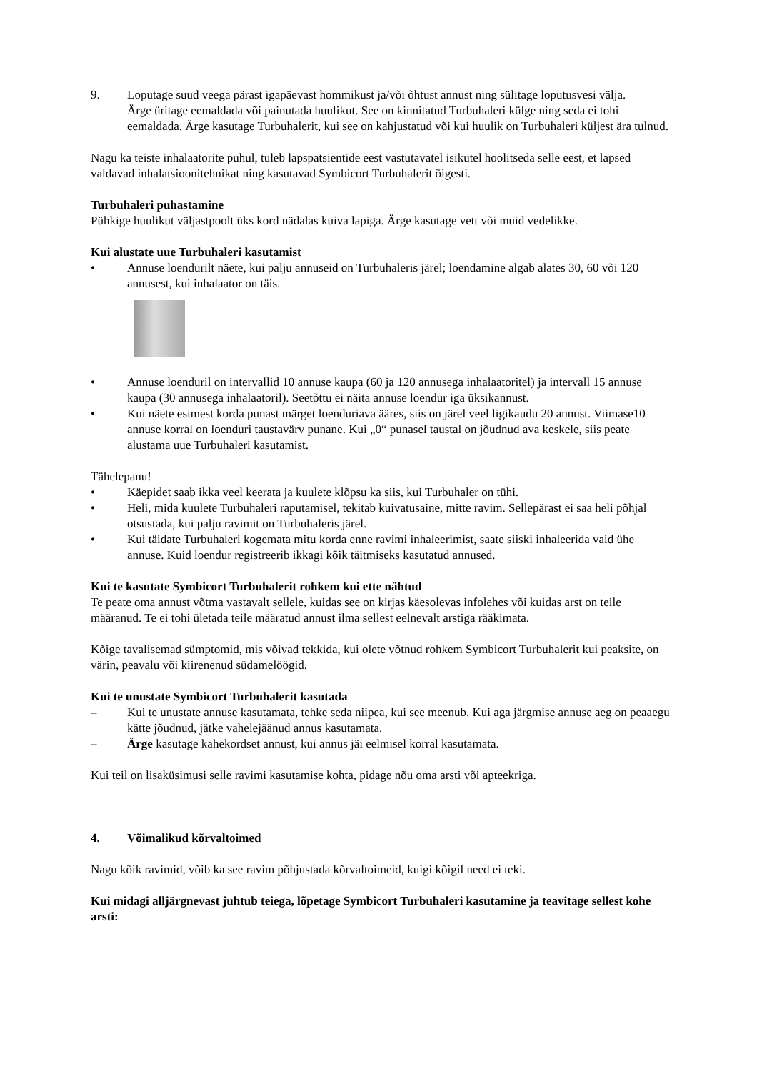9. Loputage suud veega pärast igapäevast hommikust ja/või õhtust annust ning sülitage loputusvesi välja.
Ärge üritage eemaldada või painutada huulikut. See on kinnitatud Turbuhaleri külge ning seda ei tohi eemaldada. Ärge kasutage Turbuhalerit, kui see on kahjustatud või kui huulik on Turbuhaleri küljest ära tulnud.
Nagu ka teiste inhalaatorite puhul, tuleb lapspatsientide eest vastutavatel isikutel hoolitseda selle eest, et lapsed valdavad inhalatsioonitehnikat ning kasutavad Symbicort Turbuhalerit õigesti.
Turbuhaleri puhastamine
Pühkige huulikut väljastpoolt üks kord nädalas kuiva lapiga. Ärge kasutage vett või muid vedelikke.
Kui alustate uue Turbuhaleri kasutamist
• Annuse loendurilt näete, kui palju annuseid on Turbuhaleris järel; loendamine algab alates 30, 60 või 120 annusest, kui inhalaator on täis.
• Annuse loenduril on intervallid 10 annuse kaupa (60 ja 120 annusega inhalaatoritel) ja intervall 15 annuse kaupa (30 annusega inhalaatoril). Seetõttu ei näita annuse loendur iga üksikannust.
• Kui näete esimest korda punast märget loenduriava ääres, siis on järel veel ligikaudu 20 annust. Viimase10 annuse korral on loenduri taustavärv punane. Kui „0“ punasel taustal on jõudnud ava keskele, siis peate alustama uue Turbuhaleri kasutamist.
Tähelepanu!
• Käepidet saab ikka veel keerata ja kuulete klõpsu ka siis, kui Turbuhaler on tühi.
• Heli, mida kuulete Turbuhaleri raputamisel, tekitab kuivatusaine, mitte ravim. Sellepärast ei saa heli põhjal otsustada, kui palju ravimit on Turbuhaleris järel.
• Kui täidate Turbuhaleri kogemata mitu korda enne ravimi inhaleerimist, saate siiski inhaleerida vaid ühe annuse. Kuid loendur registreerib ikkagi kõik täitmiseks kasutatud annused.
Kui te kasutate Symbicort Turbuhalerit rohkem kui ette nähtud
Te peate oma annust võtma vastavalt sellele, kuidas see on kirjas käesolevas infolehes või kuidas arst on teile määranud. Te ei tohi ületada teile määratud annust ilma sellest eelnevalt arstiga rääkimata.
Kõige tavalisemad sümptomid, mis võivad tekkida, kui olete võtnud rohkem Symbicort Turbuhalerit kui peaksite, on värin, peavalu või kiirenenud südamelöögid.
Kui te unustate Symbicort Turbuhalerit kasutada
– Kui te unustate annuse kasutamata, tehke seda niipea, kui see meenub. Kui aga järgmise annuse aeg on peaaegu kätte jõudnud, jätke vahelejäänud annus kasutamata.
– Ärge kasutage kahekordset annust, kui annus jäi eelmisel korral kasutamata.
Kui teil on lisaküsimusi selle ravimi kasutamise kohta, pidage nõu oma arsti või apteekriga.
4. Võimalikud kõrvaltoimed
Nagu kõik ravimid, võib ka see ravim põhjustada kõrvaltoimeid, kuigi kõigil need ei teki.
Kui midagi alljärgnevast juhtub teiega, lõpetage Symbicort Turbuhaleri kasutamine ja teavitage sellest kohe arsti: